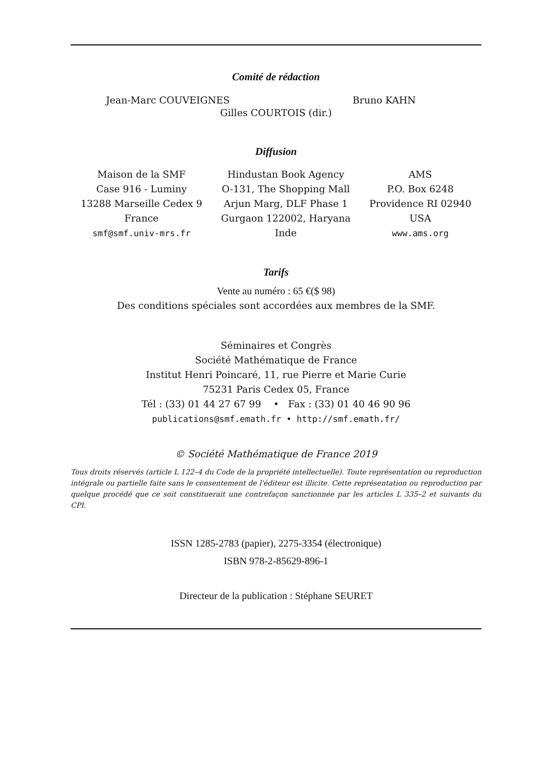Comité de rédaction
Jean-Marc COUVEIGNES Bruno KAHN
Gilles COURTOIS (dir.)
Diffusion
Maison de la SMF
Case 916 - Luminy
13288 Marseille Cedex 9
France
smf@smf.univ-mrs.fr
Hindustan Book Agency
O-131, The Shopping Mall
Arjun Marg, DLF Phase 1
Gurgaon 122002, Haryana
Inde
AMS
P.O. Box 6248
Providence RI 02940
USA
www.ams.org
Tarifs
Vente au numéro : 65 €($ 98)
Des conditions spéciales sont accordées aux membres de la SMF.
Séminaires et Congrès
Société Mathématique de France
Institut Henri Poincaré, 11, rue Pierre et Marie Curie
75231 Paris Cedex 05, France
Tél : (33) 01 44 27 67 99 • Fax : (33) 01 40 46 90 96
publications@smf.emath.fr • http://smf.emath.fr/
© Société Mathématique de France 2019
Tous droits réservés (article L 122–4 du Code de la propriété intellectuelle). Toute représentation ou reproduction intégrale ou partielle faite sans le consentement de l'éditeur est illicite. Cette représentation ou reproduction par quelque procédé que ce soit constituerait une contrefaçon sanctionnée par les articles L 335–2 et suivants du CPI.
ISSN 1285-2783 (papier), 2275-3354 (électronique)
ISBN 978-2-85629-896-1
Directeur de la publication : Stéphane SEURET